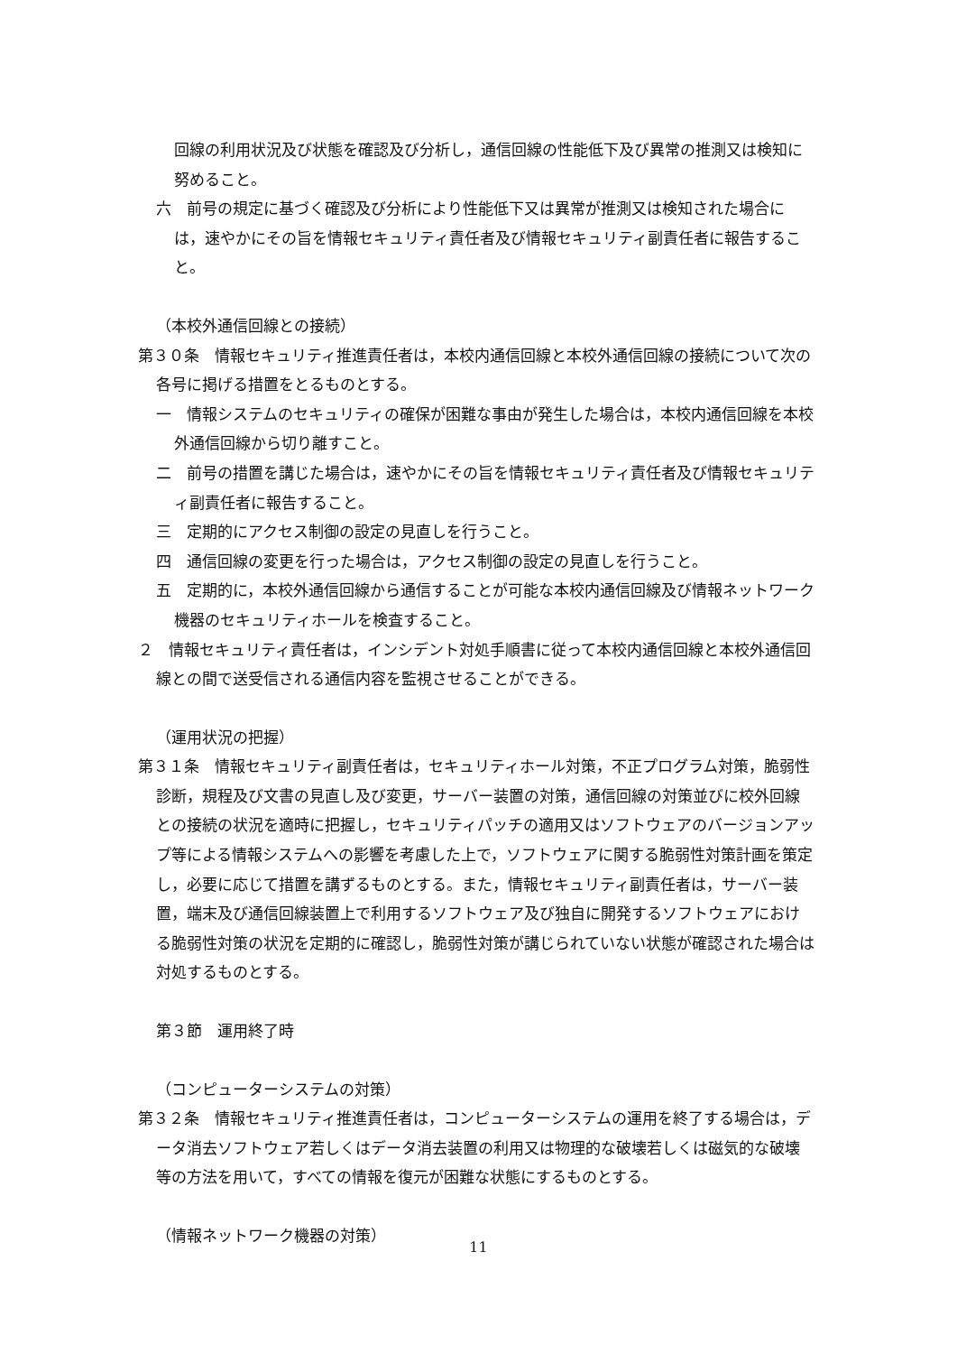回線の利用状況及び状態を確認及び分析し，通信回線の性能低下及び異常の推測又は検知に努めること。
六　前号の規定に基づく確認及び分析により性能低下又は異常が推測又は検知された場合には，速やかにその旨を情報セキュリティ責任者及び情報セキュリティ副責任者に報告すること。
（本校外通信回線との接続）
第３０条　情報セキュリティ推進責任者は，本校内通信回線と本校外通信回線の接続について次の各号に掲げる措置をとるものとする。
一　情報システムのセキュリティの確保が困難な事由が発生した場合は，本校内通信回線を本校外通信回線から切り離すこと。
二　前号の措置を講じた場合は，速やかにその旨を情報セキュリティ責任者及び情報セキュリティ副責任者に報告すること。
三　定期的にアクセス制御の設定の見直しを行うこと。
四　通信回線の変更を行った場合は，アクセス制御の設定の見直しを行うこと。
五　定期的に，本校外通信回線から通信することが可能な本校内通信回線及び情報ネットワーク機器のセキュリティホールを検査すること。
２　情報セキュリティ責任者は，インシデント対処手順書に従って本校内通信回線と本校外通信回線との間で送受信される通信内容を監視させることができる。
（運用状況の把握）
第３１条　情報セキュリティ副責任者は，セキュリティホール対策，不正プログラム対策，脆弱性診断，規程及び文書の見直し及び変更，サーバー装置の対策，通信回線の対策並びに校外回線との接続の状況を適時に把握し，セキュリティパッチの適用又はソフトウェアのバージョンアップ等による情報システムへの影響を考慮した上で，ソフトウェアに関する脆弱性対策計画を策定し，必要に応じて措置を講ずるものとする。また，情報セキュリティ副責任者は，サーバー装置，端末及び通信回線装置上で利用するソフトウェア及び独自に開発するソフトウェアにおける脆弱性対策の状況を定期的に確認し，脆弱性対策が講じられていない状態が確認された場合は対処するものとする。
第３節　運用終了時
（コンピューターシステムの対策）
第３２条　情報セキュリティ推進責任者は，コンピューターシステムの運用を終了する場合は，データ消去ソフトウェア若しくはデータ消去装置の利用又は物理的な破壊若しくは磁気的な破壊等の方法を用いて，すべての情報を復元が困難な状態にするものとする。
（情報ネットワーク機器の対策）
11